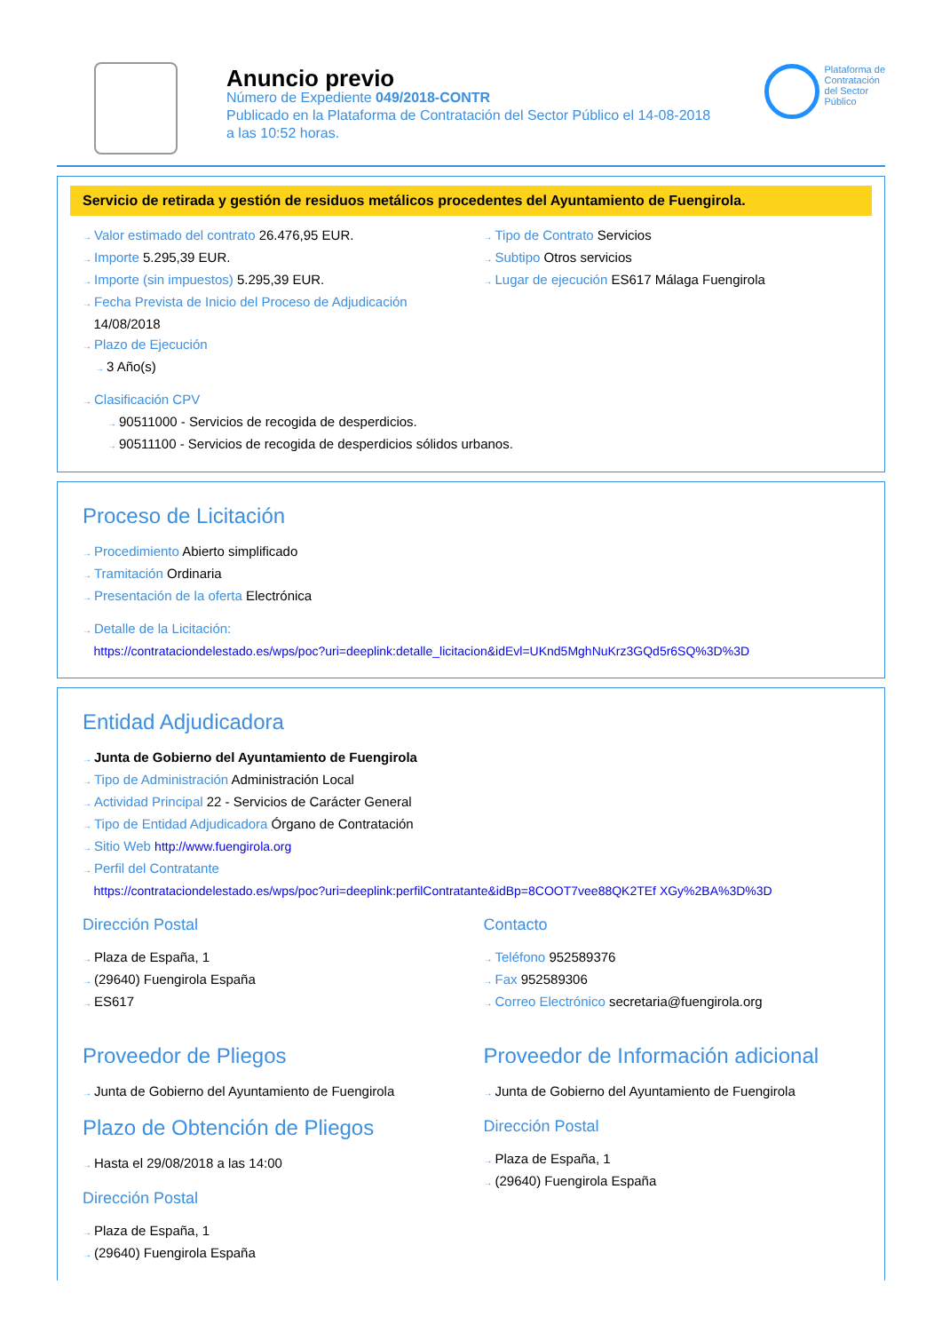Anuncio previo
Número de Expediente 049/2018-CONTR
Publicado en la Plataforma de Contratación del Sector Público el 14-08-2018
a las 10:52 horas.
Plataforma de
Contratación
del Sector
Público
Servicio de retirada y gestión de residuos metálicos procedentes del Ayuntamiento de Fuengirola.
→ Valor estimado del contrato 26.476,95 EUR.
→ Importe 5.295,39 EUR.
→ Importe (sin impuestos) 5.295,39 EUR.
→ Fecha Prevista de Inicio del Proceso de Adjudicación
14/08/2018
→ Plazo de Ejecución
→ 3 Año(s)
→ Tipo de Contrato Servicios
→ Subtipo Otros servicios
→ Lugar de ejecución ES617 Málaga Fuengirola
→ Clasificación CPV
→ 90511000 - Servicios de recogida de desperdicios.
→ 90511100 - Servicios de recogida de desperdicios sólidos urbanos.
Proceso de Licitación
→ Procedimiento Abierto simplificado
→ Tramitación Ordinaria
→ Presentación de la oferta Electrónica
→ Detalle de la Licitación:
https://contrataciondelestado.es/wps/poc?uri=deeplink:detalle_licitacion&idEvl=UKnd5MghNuKrz3GQd5r6SQ%3D%3D
Entidad Adjudicadora
→ Junta de Gobierno del Ayuntamiento de Fuengirola
→ Tipo de Administración Administración Local
→ Actividad Principal 22 - Servicios de Carácter General
→ Tipo de Entidad Adjudicadora Órgano de Contratación
→ Sitio Web http://www.fuengirola.org
→ Perfil del Contratante
https://contrataciondelestado.es/wps/poc?uri=deeplink:perfilContratante&idBp=8COOT7vee88QK2TEf XGy%2BA%3D%3D
Dirección Postal
→ Plaza de España, 1
→ (29640) Fuengirola España
→ ES617
Contacto
→ Teléfono 952589376
→ Fax 952589306
→ Correo Electrónico secretaria@fuengirola.org
Proveedor de Pliegos
→ Junta de Gobierno del Ayuntamiento de Fuengirola
Plazo de Obtención de Pliegos
→ Hasta el 29/08/2018 a las 14:00
Dirección Postal
→ Plaza de España, 1
→ (29640) Fuengirola España
Proveedor de Información adicional
→ Junta de Gobierno del Ayuntamiento de Fuengirola
Dirección Postal
→ Plaza de España, 1
→ (29640) Fuengirola España